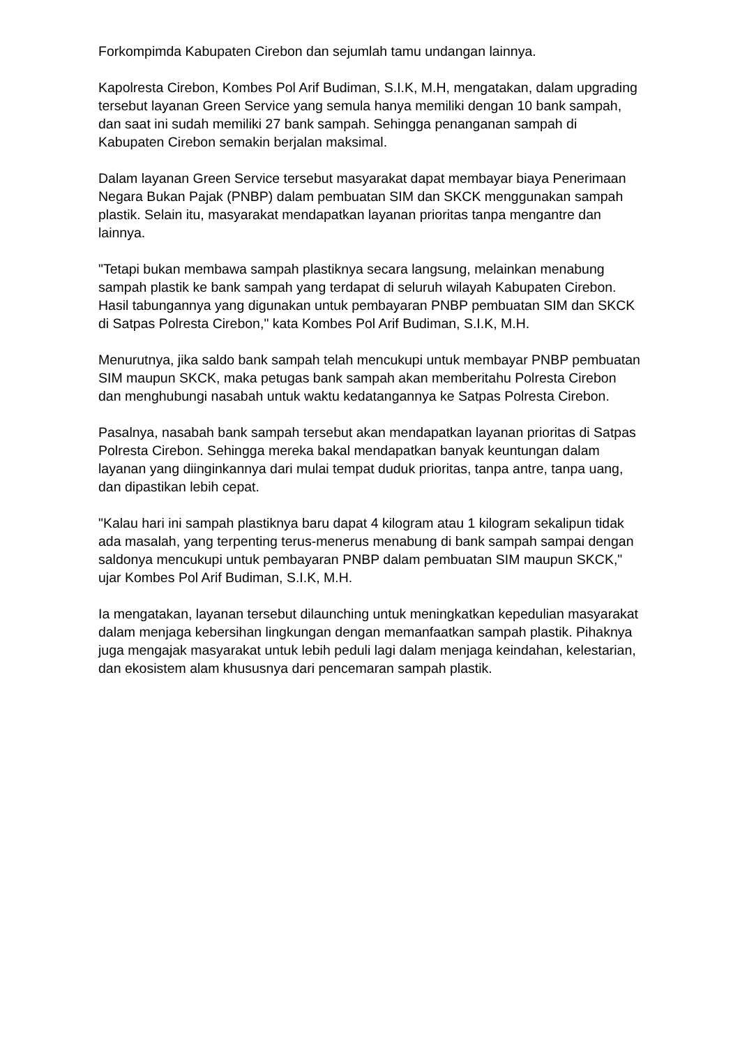Forkompimda Kabupaten Cirebon dan sejumlah tamu undangan lainnya.
Kapolresta Cirebon, Kombes Pol Arif Budiman, S.I.K, M.H, mengatakan, dalam upgrading tersebut layanan Green Service yang semula hanya memiliki dengan 10 bank sampah, dan saat ini sudah memiliki 27 bank sampah. Sehingga penanganan sampah di Kabupaten Cirebon semakin berjalan maksimal.
Dalam layanan Green Service tersebut masyarakat dapat membayar biaya Penerimaan Negara Bukan Pajak (PNBP) dalam pembuatan SIM dan SKCK menggunakan sampah plastik. Selain itu, masyarakat mendapatkan layanan prioritas tanpa mengantre dan lainnya.
"Tetapi bukan membawa sampah plastiknya secara langsung, melainkan menabung sampah plastik ke bank sampah yang terdapat di seluruh wilayah Kabupaten Cirebon. Hasil tabungannya yang digunakan untuk pembayaran PNBP pembuatan SIM dan SKCK di Satpas Polresta Cirebon," kata Kombes Pol Arif Budiman, S.I.K, M.H.
Menurutnya, jika saldo bank sampah telah mencukupi untuk membayar PNBP pembuatan SIM maupun SKCK, maka petugas bank sampah akan memberitahu Polresta Cirebon dan menghubungi nasabah untuk waktu kedatangannya ke Satpas Polresta Cirebon.
Pasalnya, nasabah bank sampah tersebut akan mendapatkan layanan prioritas di Satpas Polresta Cirebon. Sehingga mereka bakal mendapatkan banyak keuntungan dalam layanan yang diinginkannya dari mulai tempat duduk prioritas, tanpa antre, tanpa uang, dan dipastikan lebih cepat.
"Kalau hari ini sampah plastiknya baru dapat 4 kilogram atau 1 kilogram sekalipun tidak ada masalah, yang terpenting terus-menerus menabung di bank sampah sampai dengan saldonya mencukupi untuk pembayaran PNBP dalam pembuatan SIM maupun SKCK," ujar Kombes Pol Arif Budiman, S.I.K, M.H.
Ia mengatakan, layanan tersebut dilaunching untuk meningkatkan kepedulian masyarakat dalam menjaga kebersihan lingkungan dengan memanfaatkan sampah plastik. Pihaknya juga mengajak masyarakat untuk lebih peduli lagi dalam menjaga keindahan, kelestarian, dan ekosistem alam khususnya dari pencemaran sampah plastik.